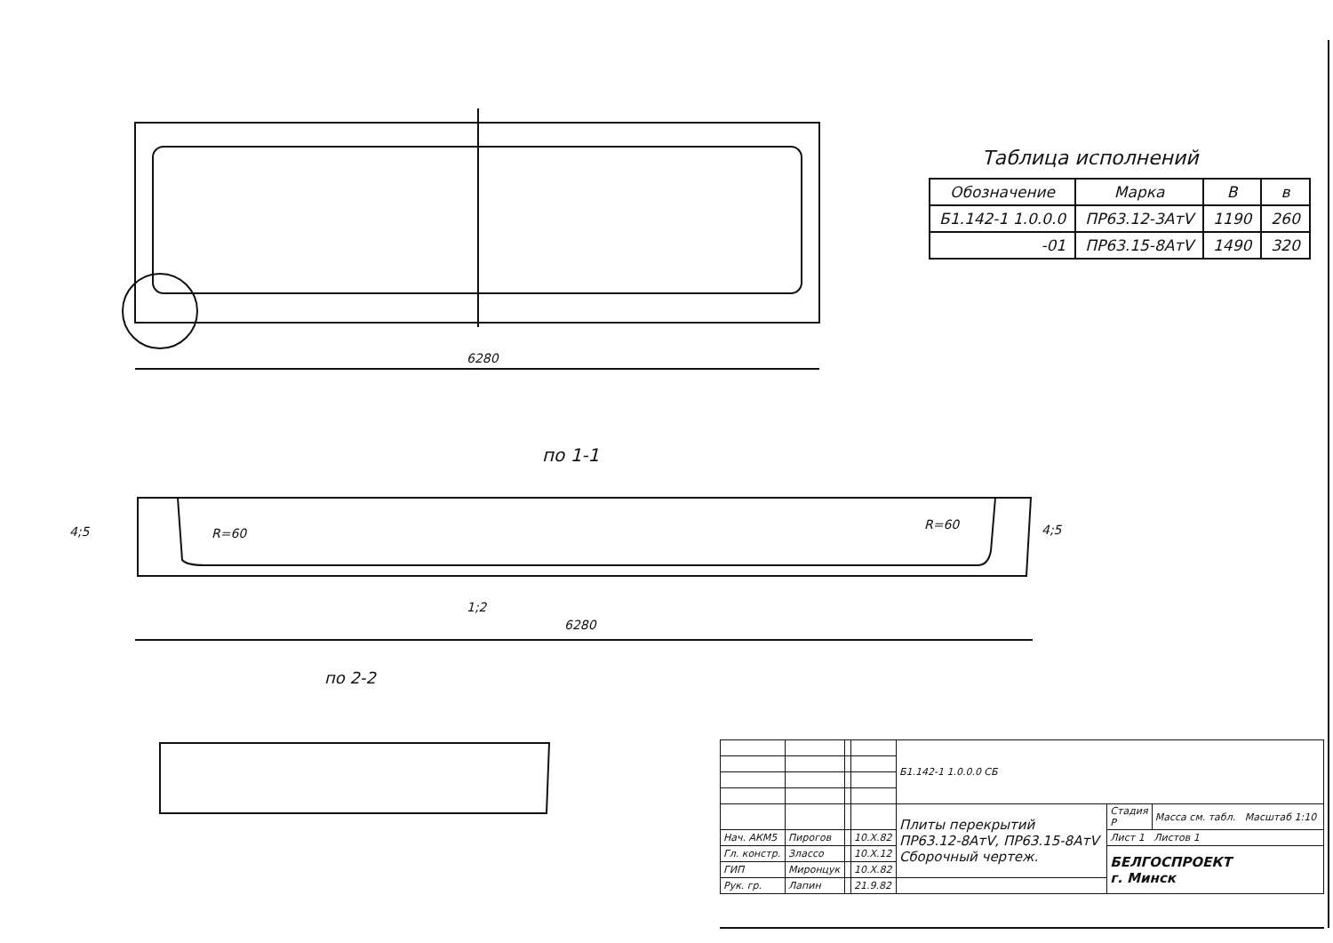6280
по 1-1
6280
по 2-2
R=60
R=60
4;5 4;5
1;2
Таблица исполнений
| Обозначение | Марка | В | в |
| --- | --- | --- | --- |
| Б1.142-1 1.0.0.0 | ПР63.12-3АтV | 1190 | 260 |
| -01 | ПР63.15-8АтV | 1490 | 320 |
| | | | | Б1.142-1 1.0.0.0 СБ | | |
| | | | | Плиты перекрытий ПР63.12-8АтV, ПР63.15-8АтV Сборочный чертеж. | Стадия Р | Масса см. табл. Масштаб 1:10 |
| Нач. АКМ5 | Пирогов | | 10.X.82 | | Лист 1 Листов 1 | |
| Гл. констр. | Злассо | | 10.X.12 | | БЕЛГОСПРОЕКТ г. Минск | |
| ГИП | Миронцук | | 10.X.82 | | | |
| Рук. гр. | Лапин | | 21.9.82 | | | |